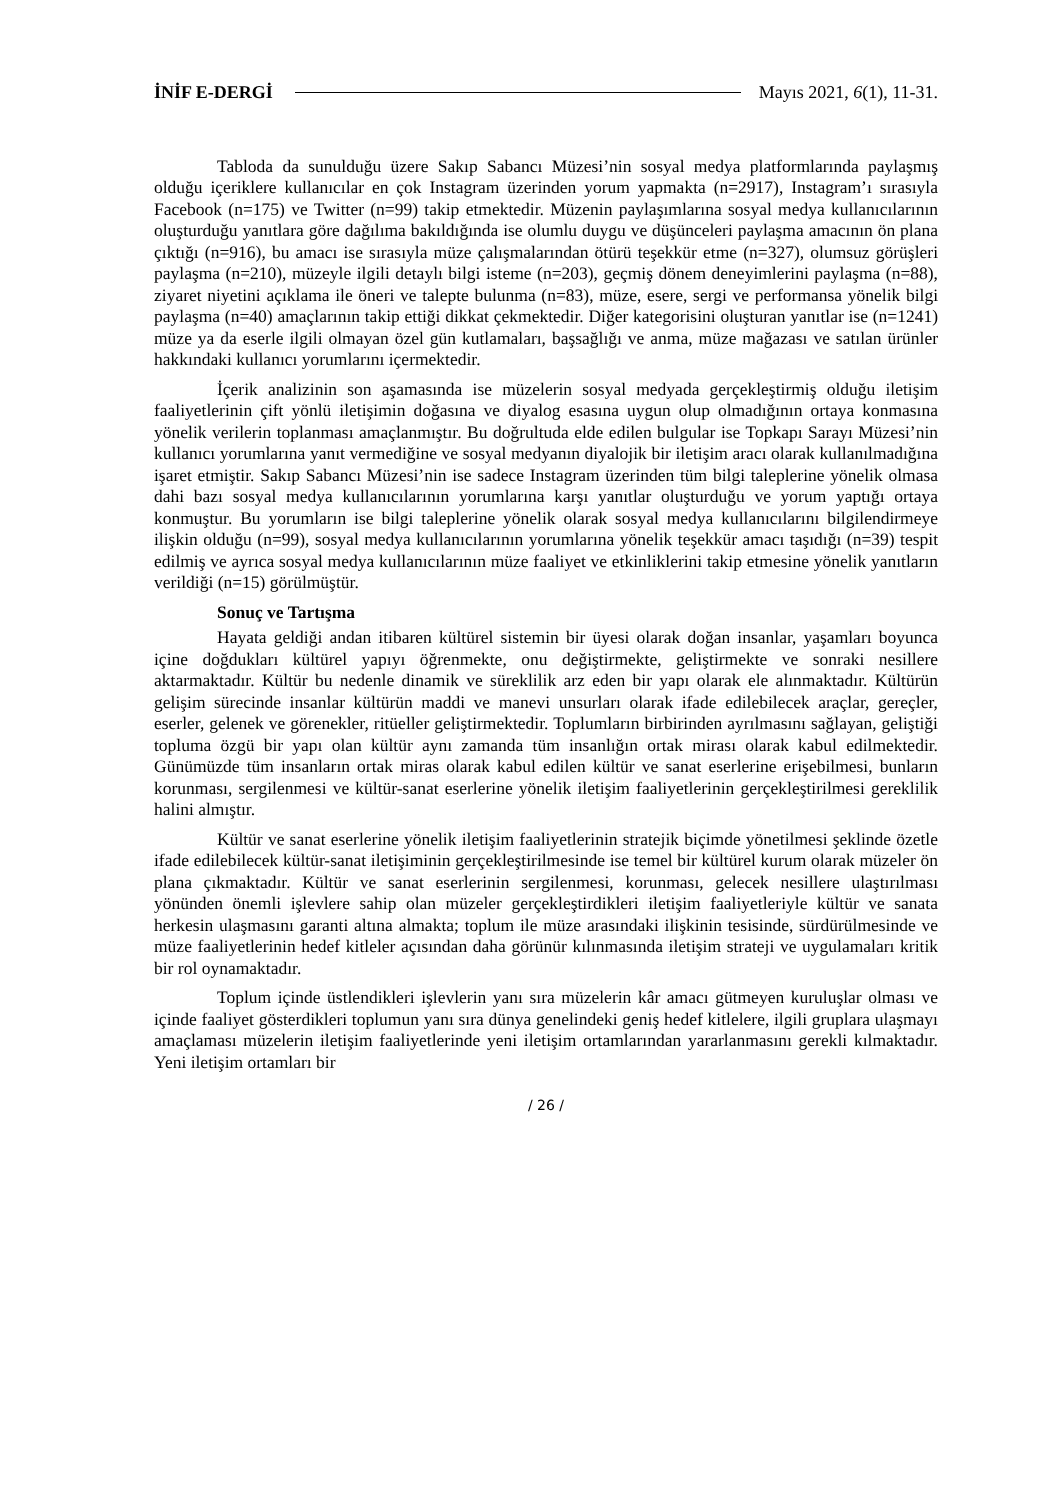İNİF E-DERGİ Mayıs 2021, 6(1), 11-31.
Tabloda da sunulduğu üzere Sakıp Sabancı Müzesi’nin sosyal medya platformlarında paylaşmış olduğu içeriklere kullanıcılar en çok Instagram üzerinden yorum yapmakta (n=2917), Instagram’ı sırasıyla Facebook (n=175) ve Twitter (n=99) takip etmektedir. Müzenin paylaşımlarına sosyal medya kullanıcılarının oluşturduğu yanıtlara göre dağılıma bakıldığında ise olumlu duygu ve düşünceleri paylaşma amacının ön plana çıktığı (n=916), bu amacı ise sırasıyla müze çalışmalarından ötürü teşekkür etme (n=327), olumsuz görüşleri paylaşma (n=210), müzeyle ilgili detaylı bilgi isteme (n=203), geçmiş dönem deneyimlerini paylaşma (n=88), ziyaret niyetini açıklama ile öneri ve talepte bulunma (n=83), müze, esere, sergi ve performansa yönelik bilgi paylaşma (n=40) amaçlarının takip ettiği dikkat çekmektedir. Diğer kategorisini oluşturan yanıtlar ise (n=1241) müze ya da eserle ilgili olmayan özel gün kutlamaları, başsağlığı ve anma, müze mağazası ve satılan ürünler hakkındaki kullanıcı yorumlarını içermektedir.
İçerik analizinin son aşamasında ise müzelerin sosyal medyada gerçekleştirmiş olduğu iletişim faaliyetlerinin çift yönlü iletişimin doğasına ve diyalog esasına uygun olup olmadığının ortaya konmasına yönelik verilerin toplanması amaçlanmıştır. Bu doğrultuda elde edilen bulgular ise Topkapı Sarayı Müzesi’nin kullanıcı yorumlarına yanıt vermediğine ve sosyal medyanın diyalojik bir iletişim aracı olarak kullanılmadığına işaret etmiştir. Sakıp Sabancı Müzesi’nin ise sadece Instagram üzerinden tüm bilgi taleplerine yönelik olmasa dahi bazı sosyal medya kullanıcılarının yorumlarına karşı yanıtlar oluşturduğu ve yorum yaptığı ortaya konmuştur. Bu yorumların ise bilgi taleplerine yönelik olarak sosyal medya kullanıcılarını bilgilendirmeye ilişkin olduğu (n=99), sosyal medya kullanıcılarının yorumlarına yönelik teşekkür amacı taşıdığı (n=39) tespit edilmiş ve ayrıca sosyal medya kullanıcılarının müze faaliyet ve etkinliklerini takip etmesine yönelik yanıtların verildiği (n=15) görülmüştür.
Sonuç ve Tartışma
Hayata geldiği andan itibaren kültürel sistemin bir üyesi olarak doğan insanlar, yaşamları boyunca içine doğdukları kültürel yapıyı öğrenmekte, onu değiştirmekte, geliştirmekte ve sonraki nesillere aktarmaktadır. Kültür bu nedenle dinamik ve süreklilik arz eden bir yapı olarak ele alınmaktadır. Kültürün gelişim sürecinde insanlar kültürün maddi ve manevi unsurları olarak ifade edilebilecek araçlar, gereçler, eserler, gelenek ve görenekler, ritüeller geliştirmektedir. Toplumların birbirinden ayrılmasını sağlayan, geliştiği topluma özgü bir yapı olan kültür aynı zamanda tüm insanlığın ortak mirası olarak kabul edilmektedir. Günümüzde tüm insanların ortak miras olarak kabul edilen kültür ve sanat eserlerine erişebilmesi, bunların korunması, sergilenmesi ve kültür-sanat eserlerine yönelik iletişim faaliyetlerinin gerçekleştirilmesi gereklilik halini almıştır.
Kültür ve sanat eserlerine yönelik iletişim faaliyetlerinin stratejik biçimde yönetilmesi şeklinde özetle ifade edilebilecek kültür-sanat iletişiminin gerçekleştirilmesinde ise temel bir kültürel kurum olarak müzeler ön plana çıkmaktadır. Kültür ve sanat eserlerinin sergilenmesi, korunması, gelecek nesillere ulaştırılması yönünden önemli işlevlere sahip olan müzeler gerçekleştirdikleri iletişim faaliyetleriyle kültür ve sanata herkesin ulaşmasını garanti altına almakta; toplum ile müze arasındaki ilişkinin tesisinde, sürdürülmesinde ve müze faaliyetlerinin hedef kitleler açısından daha görünür kılınmasında iletişim strateji ve uygulamaları kritik bir rol oynamaktadır.
Toplum içinde üstlendikleri işlevlerin yanı sıra müzelerin kâr amacı gütmeyen kuruluşlar olması ve içinde faaliyet gösterdikleri toplumun yanı sıra dünya genelindeki geniş hedef kitlelere, ilgili gruplara ulaşmayı amaçlaması müzelerin iletişim faaliyetlerinde yeni iletişim ortamlarından yararlanmasını gerekli kılmaktadır. Yeni iletişim ortamları bir
/ 26 /